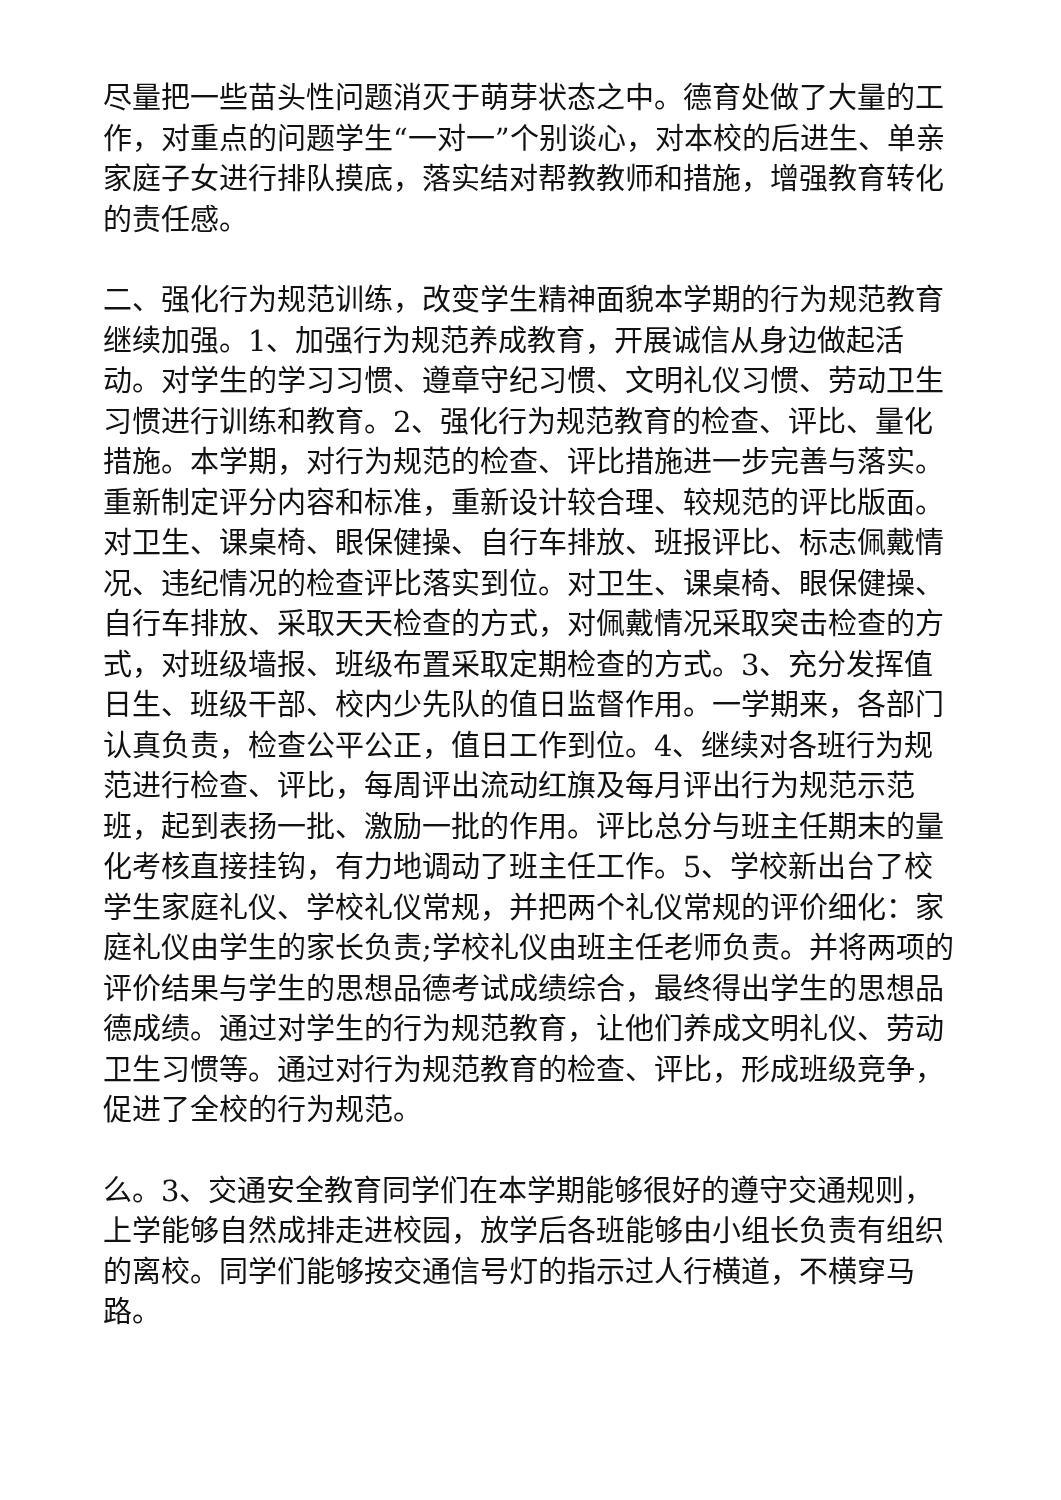尽量把一些苗头性问题消灭于萌芽状态之中。德育处做了大量的工作，对重点的问题学生“一对一”个别谈心，对本校的后进生、单亲家庭子女进行排队摸底，落实结对帮教教师和措施，增强教育转化的责任感。
二、强化行为规范训练，改变学生精神面貌本学期的行为规范教育继续加强。1、加强行为规范养成教育，开展诚信从身边做起活动。对学生的学习习惯、遵章守纪习惯、文明礼仪习惯、劳动卫生习惯进行训练和教育。2、强化行为规范教育的检查、评比、量化措施。本学期，对行为规范的检查、评比措施进一步完善与落实。重新制定评分内容和标准，重新设计较合理、较规范的评比版面。对卫生、课桌椅、眼保健操、自行车排放、班报评比、标志佩戴情况、违纪情况的检查评比落实到位。对卫生、课桌椅、眼保健操、自行车排放、采取天天检查的方式，对佩戴情况采取突击检查的方式，对班级墙报、班级布置采取定期检查的方式。3、充分发挥值日生、班级干部、校内少先队的值日监督作用。一学期来，各部门认真负责，检查公平公正，值日工作到位。4、继续对各班行为规范进行检查、评比，每周评出流动红旗及每月评出行为规范示范班，起到表扬一批、激励一批的作用。评比总分与班主任期末的量化考核直接挂钩，有力地调动了班主任工作。5、学校新出台了校学生家庭礼仪、学校礼仪常规，并把两个礼仪常规的评价细化：家庭礼仪由学生的家长负责;学校礼仪由班主任老师负责。并将两项的评价结果与学生的思想品德考试成绩综合，最终得出学生的思想品德成绩。通过对学生的行为规范教育，让他们养成文明礼仪、劳动卫生习惯等。通过对行为规范教育的检查、评比，形成班级竞争，促进了全校的行为规范。
么。3、交通安全教育同学们在本学期能够很好的遵守交通规则，上学能够自然成排走进校园，放学后各班能够由小组长负责有组织的离校。同学们能够按交通信号灯的指示过人行横道，不横穿马路。